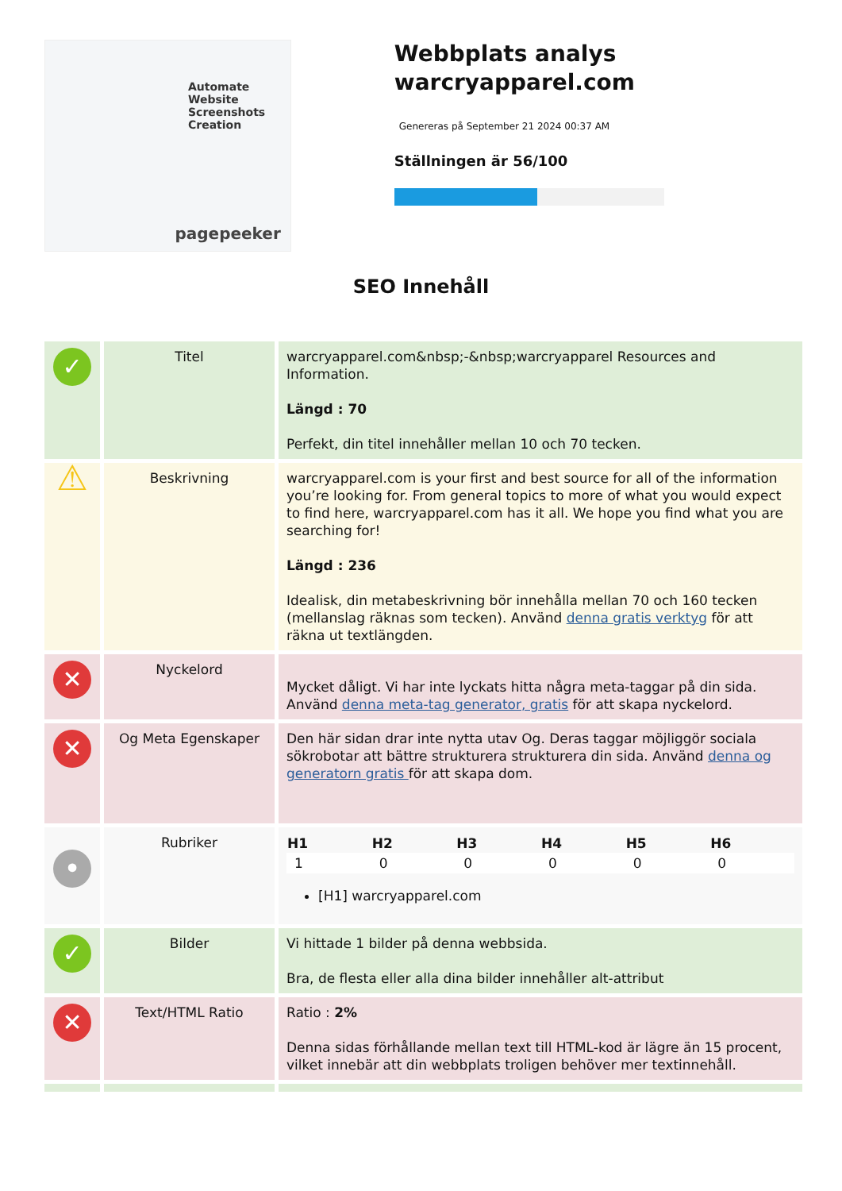Automate
Website Screenshots
Creation
pagepeeker
Webbplats analys warcryapparel.com
Genereras på September 21 2024 00:37 AM
Ställningen är 56/100
SEO Innehåll
| ✓ | Titel | warcryapparel.com&nbsp;-&nbsp;warcryapparel Resources and Information. Längd : 70 Perfekt, din titel innehåller mellan 10 och 70 tecken. |
| ⚠ | Beskrivning | warcryapparel.com is your first and best source for all of the information you’re looking for. From general topics to more of what you would expect to find here, warcryapparel.com has it all. We hope you find what you are searching for! Längd : 236 Idealisk, din metabeskrivning bör innehålla mellan 70 och 160 tecken (mellanslag räknas som tecken). Använd denna gratis verktyg för att räkna ut textlängden. |
| ✕ | Nyckelord | Mycket dåligt. Vi har inte lyckats hitta några meta-taggar på din sida. Använd denna meta-tag generator, gratis för att skapa nyckelord. |
| ✕ | Og Meta Egenskaper | Den här sidan drar inte nytta utav Og. Deras taggar möjliggör sociala sökrobotar att bättre strukturera strukturera din sida. Använd denna og generatorn gratis för att skapa dom. |
| • | Rubriker | / H1 / H2 / H3 / H4 / H5 / H6 / / --- / --- / --- / --- / --- / --- / / 1 / 0 / 0 / 0 / 0 / 0 / [H1] warcryapparel.com |
| ✓ | Bilder | Vi hittade 1 bilder på denna webbsida. Bra, de flesta eller alla dina bilder innehåller alt-attribut |
| ✕ | Text/HTML Ratio | Ratio : 2% Denna sidas förhållande mellan text till HTML-kod är lägre än 15 procent, vilket innebär att din webbplats troligen behöver mer textinnehåll. |